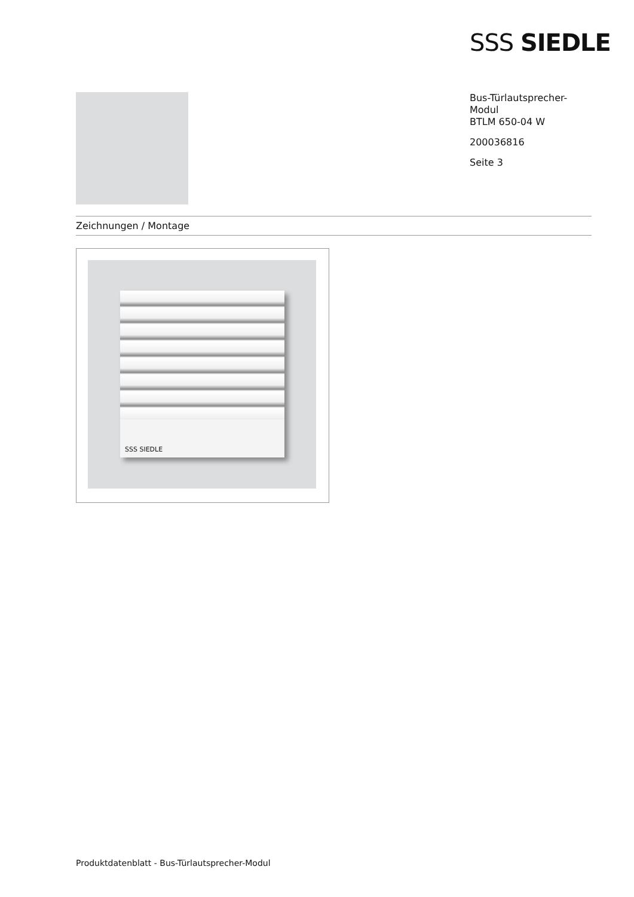SSS SIEDLE
Bus-Türlautsprecher-
Modul
BTLM 650-04 W
200036816
Seite 3
Zeichnungen / Montage
SSS SIEDLE
Produktdatenblatt - Bus-Türlautsprecher-Modul